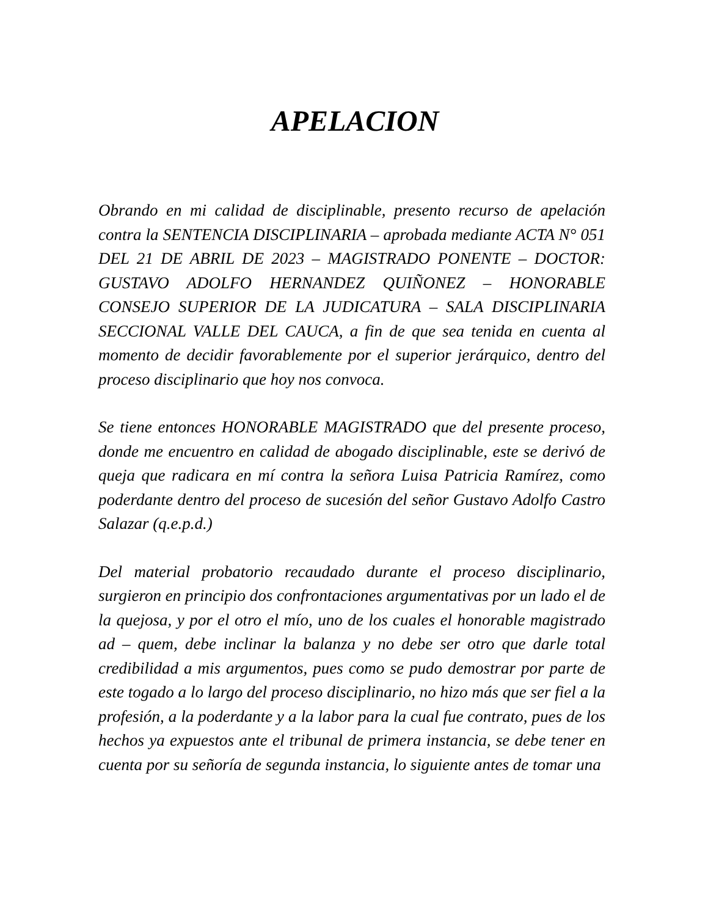APELACION
Obrando en mi calidad de disciplinable, presento recurso de apelación contra la SENTENCIA DISCIPLINARIA – aprobada mediante ACTA N° 051 DEL 21 DE ABRIL DE 2023 – MAGISTRADO PONENTE – DOCTOR: GUSTAVO ADOLFO HERNANDEZ QUIÑONEZ – HONORABLE CONSEJO SUPERIOR DE LA JUDICATURA – SALA DISCIPLINARIA SECCIONAL VALLE DEL CAUCA, a fin de que sea tenida en cuenta al momento de decidir favorablemente por el superior jerárquico, dentro del proceso disciplinario que hoy nos convoca.
Se tiene entonces HONORABLE MAGISTRADO que del presente proceso, donde me encuentro en calidad de abogado disciplinable, este se derivó de queja que radicara en mí contra la señora Luisa Patricia Ramírez, como poderdante dentro del proceso de sucesión del señor Gustavo Adolfo Castro Salazar (q.e.p.d.)
Del material probatorio recaudado durante el proceso disciplinario, surgieron en principio dos confrontaciones argumentativas por un lado el de la quejosa, y por el otro el mío, uno de los cuales el honorable magistrado ad – quem, debe inclinar la balanza y no debe ser otro que darle total credibilidad a mis argumentos, pues como se pudo demostrar por parte de este togado a lo largo del proceso disciplinario, no hizo más que ser fiel a la profesión, a la poderdante y a la labor para la cual fue contrato, pues de los hechos ya expuestos ante el tribunal de primera instancia, se debe tener en cuenta por su señoría de segunda instancia, lo siguiente antes de tomar una